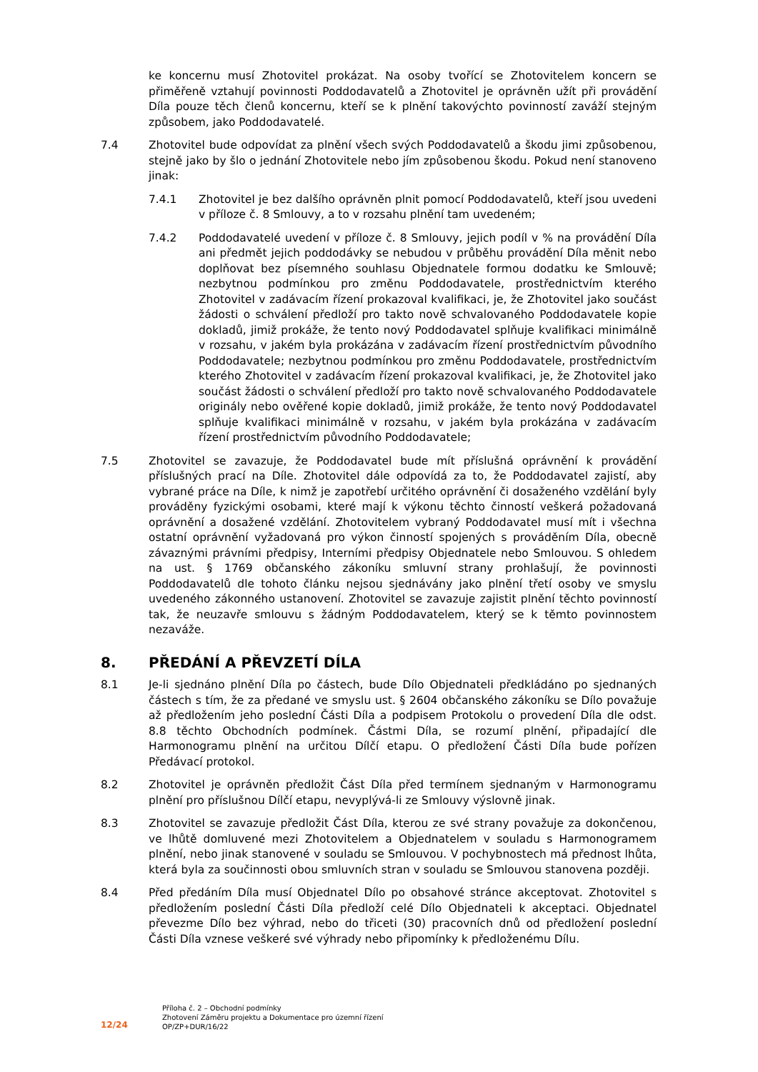ke koncernu musí Zhotovitel prokázat. Na osoby tvořící se Zhotovitelem koncern se přiměřeně vztahují povinnosti Poddodavatelů a Zhotovitel je oprávněn užít při provádění Díla pouze těch členů koncernu, kteří se k plnění takovýchto povinností zaváží stejným způsobem, jako Poddodavatelé.
7.4 Zhotovitel bude odpovídat za plnění všech svých Poddodavatelů a škodu jimi způsobenou, stejně jako by šlo o jednání Zhotovitele nebo jím způsobenou škodu. Pokud není stanoveno jinak:
7.4.1 Zhotovitel je bez dalšího oprávněn plnit pomocí Poddodavatelů, kteří jsou uvedeni v příloze č. 8 Smlouvy, a to v rozsahu plnění tam uvedeném;
7.4.2 Poddodavatelé uvedení v příloze č. 8 Smlouvy, jejich podíl v % na provádění Díla ani předmět jejich poddodávky se nebudou v průběhu provádění Díla měnit nebo doplňovat bez písemného souhlasu Objednatele formou dodatku ke Smlouvě; nezbytnou podmínkou pro změnu Poddodavatele, prostřednictvím kterého Zhotovitel v zadávacím řízení prokazoval kvalifikaci, je, že Zhotovitel jako součást žádosti o schválení předloží pro takto nově schvalovaného Poddodavatele kopie dokladů, jimiž prokáže, že tento nový Poddodavatel splňuje kvalifikaci minimálně v rozsahu, v jakém byla prokázána v zadávacím řízení prostřednictvím původního Poddodavatele; nezbytnou podmínkou pro změnu Poddodavatele, prostřednictvím kterého Zhotovitel v zadávacím řízení prokazoval kvalifikaci, je, že Zhotovitel jako součást žádosti o schválení předloží pro takto nově schvalovaného Poddodavatele originály nebo ověřené kopie dokladů, jimiž prokáže, že tento nový Poddodavatel splňuje kvalifikaci minimálně v rozsahu, v jakém byla prokázána v zadávacím řízení prostřednictvím původního Poddodavatele;
7.5 Zhotovitel se zavazuje, že Poddodavatel bude mít příslušná oprávnění k provádění příslušných prací na Díle. Zhotovitel dále odpovídá za to, že Poddodavatel zajistí, aby vybrané práce na Díle, k nimž je zapotřebí určitého oprávnění či dosaženého vzdělání byly prováděny fyzickými osobami, které mají k výkonu těchto činností veškerá požadovaná oprávnění a dosažené vzdělání. Zhotovitelem vybraný Poddodavatel musí mít i všechna ostatní oprávnění vyžadovaná pro výkon činností spojených s prováděním Díla, obecně závaznými právními předpisy, Interními předpisy Objednatele nebo Smlouvou. S ohledem na ust. § 1769 občanského zákoníku smluvní strany prohlašují, že povinnosti Poddodavatelů dle tohoto článku nejsou sjednávány jako plnění třetí osoby ve smyslu uvedeného zákonného ustanovení. Zhotovitel se zavazuje zajistit plnění těchto povinností tak, že neuzavře smlouvu s žádným Poddodavatelem, který se k těmto povinnostem nezaváže.
8. PŘEDÁNÍ A PŘEVZETÍ DÍLA
8.1 Je-li sjednáno plnění Díla po částech, bude Dílo Objednateli předkládáno po sjednaných částech s tím, že za předané ve smyslu ust. § 2604 občanského zákoníku se Dílo považuje až předložením jeho poslední Části Díla a podpisem Protokolu o provedení Díla dle odst. 8.8 těchto Obchodních podmínek. Částmi Díla, se rozumí plnění, připadající dle Harmonogramu plnění na určitou Dílčí etapu. O předložení Části Díla bude pořízen Předávací protokol.
8.2 Zhotovitel je oprávněn předložit Část Díla před termínem sjednaným v Harmonogramu plnění pro příslušnou Dílčí etapu, nevyplývá-li ze Smlouvy výslovně jinak.
8.3 Zhotovitel se zavazuje předložit Část Díla, kterou ze své strany považuje za dokončenou, ve lhůtě domluvené mezi Zhotovitelem a Objednatelem v souladu s Harmonogramem plnění, nebo jinak stanovené v souladu se Smlouvou. V pochybnostech má přednost lhůta, která byla za součinnosti obou smluvních stran v souladu se Smlouvou stanovena později.
8.4 Před předáním Díla musí Objednatel Dílo po obsahové stránce akceptovat. Zhotovitel s předložením poslední Části Díla předloží celé Dílo Objednateli k akceptaci. Objednatel převezme Dílo bez výhrad, nebo do třiceti (30) pracovních dnů od předložení poslední Části Díla vznese veškeré své výhrady nebo připomínky k předloženému Dílu.
12/24
Příloha č. 2 – Obchodní podmínky
Zhotovení Záměru projektu a Dokumentace pro územní řízení
OP/ZP+DUR/16/22